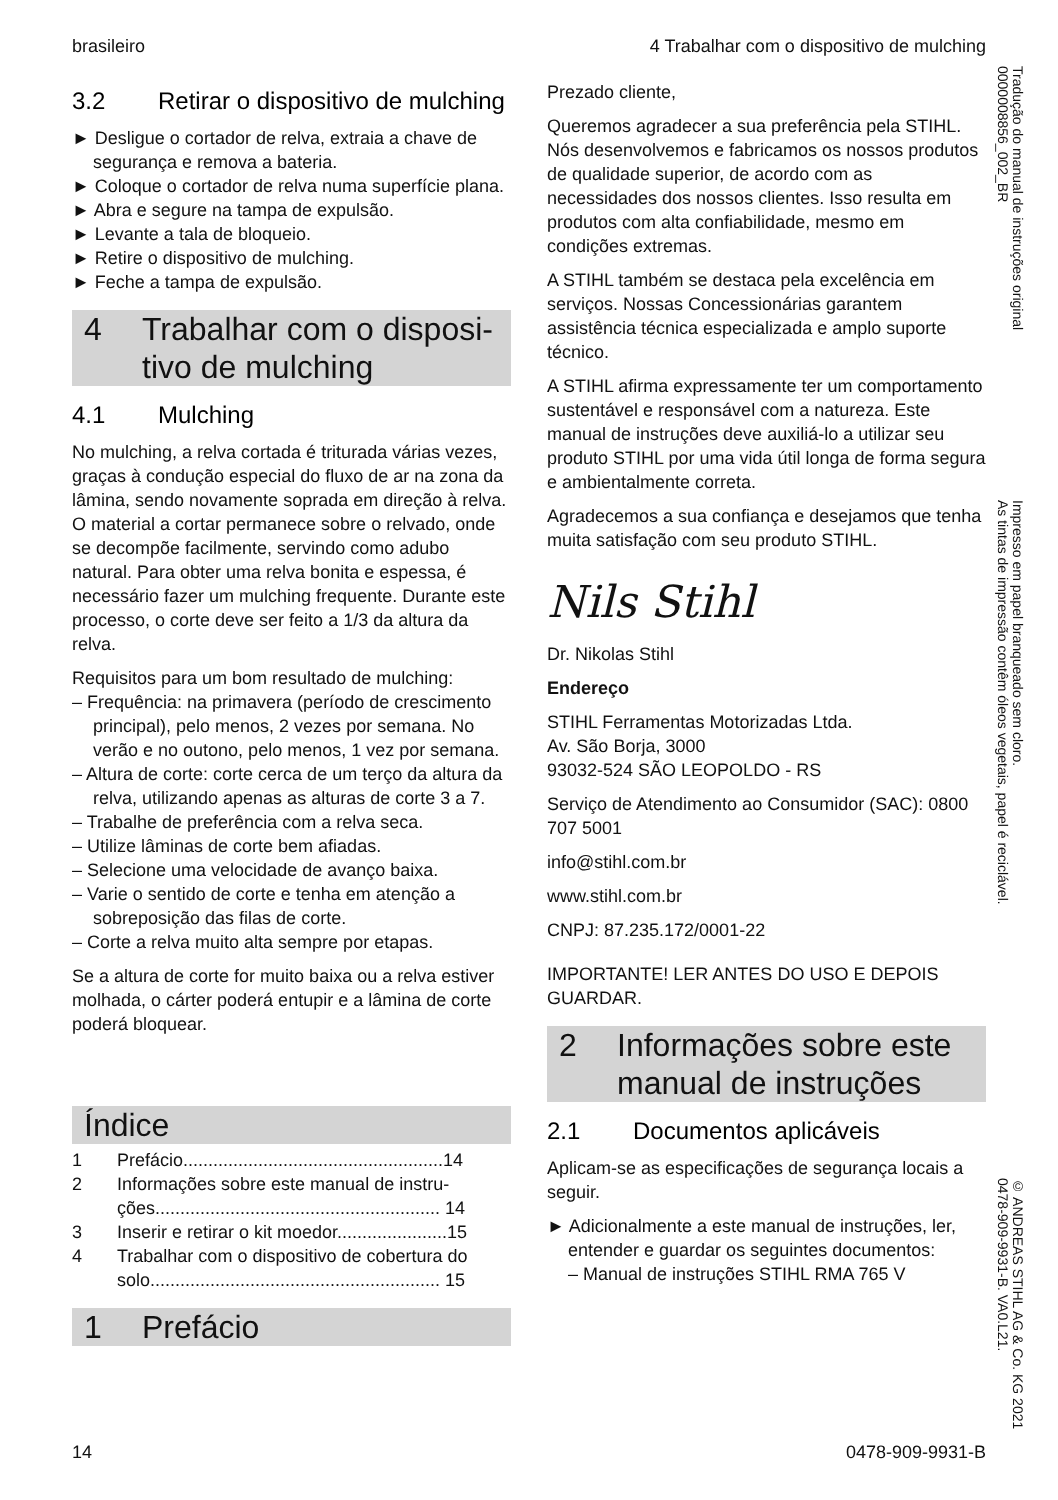brasileiro 4 Trabalhar com o dispositivo de mulching
3.2 Retirar o dispositivo de mul­ching
► Desligue o cortador de relva, extraia a chave de segurança e remova a bateria.
► Coloque o cortador de relva numa superfície plana.
► Abra e segure na tampa de expulsão.
► Levante a tala de bloqueio.
► Retire o dispositivo de mulching.
► Feche a tampa de expulsão.
4 Trabalhar com o disposi­tivo de mulching
4.1 Mulching
No mulching, a relva cortada é triturada várias vezes, graças à condução especial do fluxo de ar na zona da lâmina, sendo novamente soprada em direção à relva. O material a cortar perma­nece sobre o relvado, onde se decompõe facil­mente, servindo como adubo natural. Para obter uma relva bonita e espessa, é necessário fazer um mulching frequente. Durante este processo, o corte deve ser feito a 1/3 da altura da relva.
Requisitos para um bom resultado de mulching:
– Frequência: na primavera (período de cresci­mento principal), pelo menos, 2 vezes por semana. No verão e no outono, pelo menos, 1 vez por semana.
– Altura de corte: corte cerca de um terço da altura da relva, utilizando apenas as alturas de corte 3 a 7.
– Trabalhe de preferência com a relva seca.
– Utilize lâminas de corte bem afiadas.
– Selecione uma velocidade de avanço baixa.
– Varie o sentido de corte e tenha em atenção a sobreposição das filas de corte.
– Corte a relva muito alta sempre por etapas.
Se a altura de corte for muito baixa ou a relva estiver molhada, o cárter poderá entupir e a lâmina de corte poderá bloquear.
Índice
1 Prefácio....................................................14
2 Informações sobre este manual de instru­ções......................................................... 14
3 Inserir e retirar o kit moedor......................15
4 Trabalhar com o dispositivo de cobertura do solo.......................................................... 15
1 Prefácio
Prezado cliente,
Queremos agradecer a sua preferência pela STIHL. Nós desenvolvemos e fabricamos os nossos produtos de qualidade superior, de acordo com as necessidades dos nossos clien­tes. Isso resulta em produtos com alta confiabili­dade, mesmo em condições extremas.
A STIHL também se destaca pela excelência em serviços. Nossas Concessionárias garantem assistência técnica especializada e amplo suporte técnico.
A STIHL afirma expressamente ter um compor­tamento sustentável e responsável com a natu­reza. Este manual de instruções deve auxiliá-lo a utilizar seu produto STIHL por uma vida útil longa de forma segura e ambientalmente cor­reta.
Agradecemos a sua confiança e desejamos que tenha muita satisfação com seu produto STIHL.
Nils Stihl
Dr. Nikolas Stihl
Endereço
STIHL Ferramentas Motorizadas Ltda.
Av. São Borja, 3000
93032-524 SÃO LEOPOLDO - RS
Serviço de Atendimento ao Consumidor (SAC): 0800 707 5001
info@stihl.com.br
www.stihl.com.br
CNPJ: 87.235.172/0001-22
IMPORTANTE! LER ANTES DO USO E DEPOIS GUARDAR.
2 Informações sobre este manual de instruções
2.1 Documentos aplicáveis
Aplicam-se as especificações de segurança locais a seguir.
► Adicionalmente a este manual de instruções, ler, entender e guardar os seguintes docu­mentos:
– Manual de instruções STIHL RMA 765 V
Tradução do manual de instruções original
0000008856_002_BR
Impresso em papel branqueado sem cloro.
As tintas de impressão contêm óleos vegetais, papel é reciclável.
© ANDREAS STIHL AG & Co. KG 2021
0478-909-9931-B. VA0.L21.
14 0478-909-9931-B